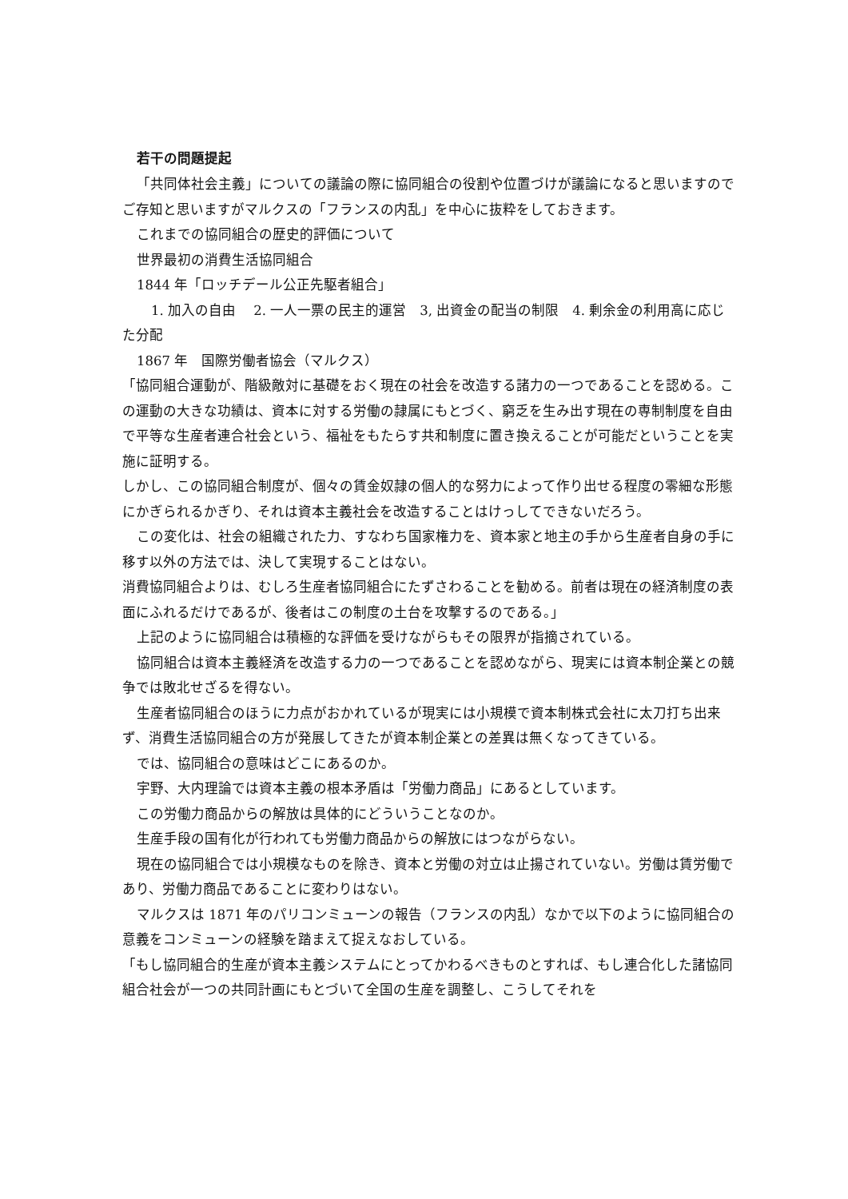若干の問題提起
「共同体社会主義」についての議論の際に協同組合の役割や位置づけが議論になると思いますのでご存知と思いますがマルクスの「フランスの内乱」を中心に抜粋をしておきます。
これまでの協同組合の歴史的評価について
世界最初の消費生活協同組合
1844 年「ロッチデール公正先駆者組合」
1. 加入の自由　 2. 一人一票の民主的運営　3, 出資金の配当の制限　4. 剰余金の利用高に応じた分配
1867 年　国際労働者協会（マルクス）
「協同組合運動が、階級敵対に基礎をおく現在の社会を改造する諸力の一つであることを認める。この運動の大きな功績は、資本に対する労働の隷属にもとづく、窮乏を生み出す現在の専制制度を自由で平等な生産者連合社会という、福祉をもたらす共和制度に置き換えることが可能だということを実施に証明する。
しかし、この協同組合制度が、個々の賃金奴隷の個人的な努力によって作り出せる程度の零細な形態にかぎられるかぎり、それは資本主義社会を改造することはけっしてできないだろう。
この変化は、社会の組織された力、すなわち国家権力を、資本家と地主の手から生産者自身の手に移す以外の方法では、決して実現することはない。
消費協同組合よりは、むしろ生産者協同組合にたずさわることを勧める。前者は現在の経済制度の表面にふれるだけであるが、後者はこの制度の土台を攻撃するのである。」
上記のように協同組合は積極的な評価を受けながらもその限界が指摘されている。
協同組合は資本主義経済を改造する力の一つであることを認めながら、現実には資本制企業との競争では敗北せざるを得ない。
生産者協同組合のほうに力点がおかれているが現実には小規模で資本制株式会社に太刀打ち出来ず、消費生活協同組合の方が発展してきたが資本制企業との差異は無くなってきている。
では、協同組合の意味はどこにあるのか。
宇野、大内理論では資本主義の根本矛盾は「労働力商品」にあるとしています。
この労働力商品からの解放は具体的にどういうことなのか。
生産手段の国有化が行われても労働力商品からの解放にはつながらない。
現在の協同組合では小規模なものを除き、資本と労働の対立は止揚されていない。労働は賃労働であり、労働力商品であることに変わりはない。
マルクスは 1871 年のパリコンミューンの報告（フランスの内乱）なかで以下のように協同組合の意義をコンミューンの経験を踏まえて捉えなおしている。
「もし協同組合的生産が資本主義システムにとってかわるべきものとすれば、もし連合化した諸協同組合社会が一つの共同計画にもとづいて全国の生産を調整し、こうしてそれを